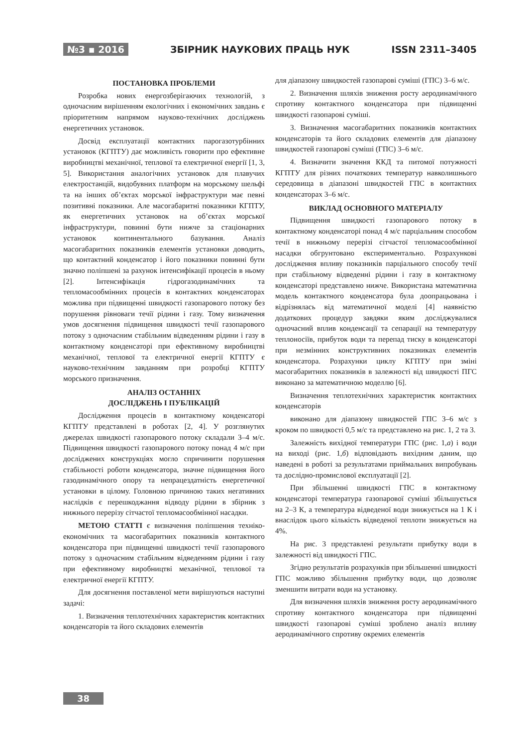№3 ▪ 2016 ЗБІРНИК НАУКОВИХ ПРАЦЬ НУК ISSN 2311–3405
ПОСТАНОВКА ПРОБЛЕМИ
Розробка нових енергозберігаючих технологій, з одночасним вирішенням екологічних і економічних завдань є пріоритетним напрямом науково-технічних досліджень енергетичних установок.
Досвід експлуатації контактних парогазотурбінних установок (КГПТУ) дає можливість говорити про ефективне виробництві механічної, теплової та електричної енергії [1, 3, 5]. Використання аналогічних установок для плавучих електростанцій, видобувних платформ на морському шельфі та на інших об’єктах морської інфраструктури має певні позитивні показники. Але масогабаритні показники КГПТУ, як енергетичних установок на об’єктах морської інфраструктури, повинні бути нижче за стаціонарних установок континентального базування. Аналіз масогабаритних показників елементів установки доводить, що контактний конденсатор і його показники повинні бути значно поліпшені за рахунок інтенсифікації процесів в ньому [2]. Інтенсифікація гідрогазодинамічних та тепломасообмінних процесів в контактних конденсаторах можлива при підвищенні швидкості газопарового потоку без порушення рівноваги течії рідини і газу. Тому визначення умов досягнення підвищення швидкості течії газопарового потоку з одночасним стабільним відведенням рідини і газу в контактному конденсаторі при ефективному виробництві механічної, теплової та електричної енергії КГПТУ є науково-технічним завданням при розробці КГПТУ морського призначення.
АНАЛІЗ ОСТАННІХ
ДОСЛІДЖЕНЬ І ПУБЛІКАЦІЙ
Дослідження процесів в контактному конденсаторі КГПТУ представлені в роботах [2, 4]. У розглянутих джерелах швидкості газопарового потоку складали 3–4 м/с. Підвищення швидкості газопарового потоку понад 4 м/с при досліджених конструкціях могло спричинити порушення стабільності роботи конденсатора, значне підвищення його газодинамічного опору та непрацездатність енергетичної установки в цілому. Головною причиною таких негативних наслідків є перешкоджання відводу рідини в збірник з нижнього перерізу сітчастої тепломасообмінної насадки.
МЕТОЮ СТАТТІ є визначення поліпшення техніко-економічних та масогабаритних показників контактного конденсатора при підвищенні швидкості течії газопарового потоку з одночасним стабільним відведенням рідини і газу при ефективному виробництві механічної, теплової та електричної енергії КГПТУ.
Для досягнення поставленої мети вирішуються наступні задачі:
1. Визначення теплотехнічних характеристик контактних конденсаторів та його складових елементів
для діапазону швидкостей газопарові суміші (ГПС) 3–6 м/с.
2. Визначення шляхів зниження росту аеродинамічного спротиву контактного конденсатора при підвищенні швидкості газопарові суміші.
3. Визначення масогабаритних показників контактних конденсаторів та його складових елементів для діапазону швидкостей газопарові суміші (ГПС) 3–6 м/с.
4. Визначити значення ККД та питомої потужності КГПТУ для різних початкових температур навколишнього середовища в діапазоні швидкостей ГПС в контактних конденсаторах 3–6 м/с.
ВИКЛАД ОСНОВНОГО МАТЕРІАЛУ
Підвищення швидкості газопарового потоку в контактному конденсаторі понад 4 м/с парціальним способом течії в нижньому перерізі сітчастої тепломасообмінної насадки обгрунтовано експериментально. Розрахункові дослідження впливу показників парціального способу течії при стабільному відведенні рідини і газу в контактному конденсаторі представлено нижче. Використана математична модель контактного конденсатора була доопрацьована і відрізнялась від математичної моделі [4] наявністю додаткових процедур завдяки яким досліджувалися одночасний вплив конденсації та сепарації на температуру теплоносіїв, прибуток води та перепад тиску в конденсаторі при незмінних конструктивних показниках елементів конденсатора. Розрахунки циклу КГПТУ при зміні масогабаритних показників в залежності від швидкості ПГС виконано за математичною моделлю [6].
Визначення теплотехнічних характеристик контактних конденсаторів
виконано для діапазону швидкостей ГПС 3–6 м/с з кроком по швидкості 0,5 м/с та представлено на рис. 1, 2 та 3.
Залежність вихідної температури ГПС (рис. 1,а) і води на виході (рис. 1,б) відповідають вихідним даним, що наведені в роботі за результатами приймальних випробувань та дослідно-промислової експлуатації [2].
При збільшенні швидкості ГПС в контактному конденсаторі температура газопарової суміші збільшується на 2–3 К, а температура відведеної води знижується на 1 К і внаслідок цього кількість відведеної теплоти знижується на 4%.
На рис. 3 представлені результати прибутку води в залежності від швидкості ГПС.
Згідно результатів розрахунків при збільшенні швидкості ГПС можливо збільшення прибутку води, що дозволяє зменшити витрати води на установку.
Для визначення шляхів зниження росту аеродинамічного спротиву контактного конденсатора при підвищенні швидкості газопарові суміші зроблено аналіз впливу аеродинамічного спротиву окремих елементів
38